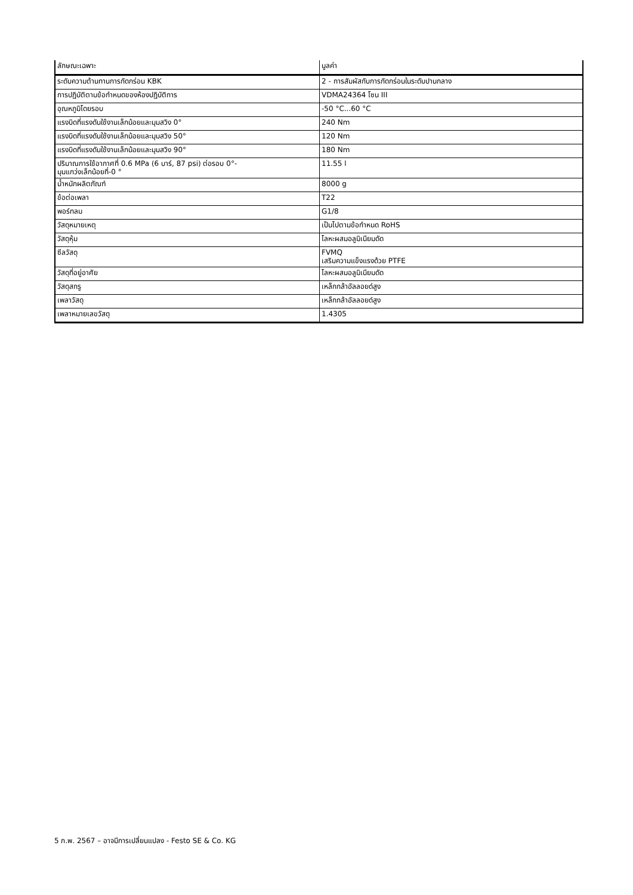| ลักษณะเฉพาะ | มูลค่า |
| --- | --- |
| ระดับความต้านทานการกัดกร่อน KBK | 2 - การสัมผัสกับการกัดกร่อนในระดับปานกลาง |
| การปฏิบัติตามข้อกำหนดของห้องปฏิบัติการ | VDMA24364 โซน III |
| อุณหภูมิโดยรอบ | -50 °C...60 °C |
| แรงบิดที่แรงดันใช้งานเล็กน้อยและมุมสวิง 0° | 240 Nm |
| แรงบิดที่แรงดันใช้งานเล็กน้อยและมุมสวิง 50° | 120 Nm |
| แรงบิดที่แรงดันใช้งานเล็กน้อยและมุมสวิง 90° | 180 Nm |
| ปริมาณการใช้อากาศที่ 0.6 MPa (6 บาร์, 87 psi) ต่อรอบ 0°- มุมแกว่งเล็กน้อยที่-0 ° | 11.55 l |
| น้ำหนักผลิตภัณฑ์ | 8000 g |
| ข้อต่อเพลา | T22 |
| พอร์ทลม | G1/8 |
| วัสดุหมายเหตุ | เป็นไปตามข้อกำหนด RoHS |
| วัสดุหุ้ม | โลหะผสมอลูมิเนียมดัด |
| ซีลวัสดุ | FVMQ เสริมความแข็งแรงด้วย PTFE |
| วัสดุที่อยู่อาศัย | โลหะผสมอลูมิเนียมดัด |
| วัสดุสกรู | เหล็กกล้าอัลลอยด์สูง |
| เพลาวัสดุ | เหล็กกล้าอัลลอยด์สูง |
| เพลาหมายเลขวัสดุ | 1.4305 |
5 ก.พ. 2567 – อาจมีการเปลี่ยนแปลง - Festo SE & Co. KG